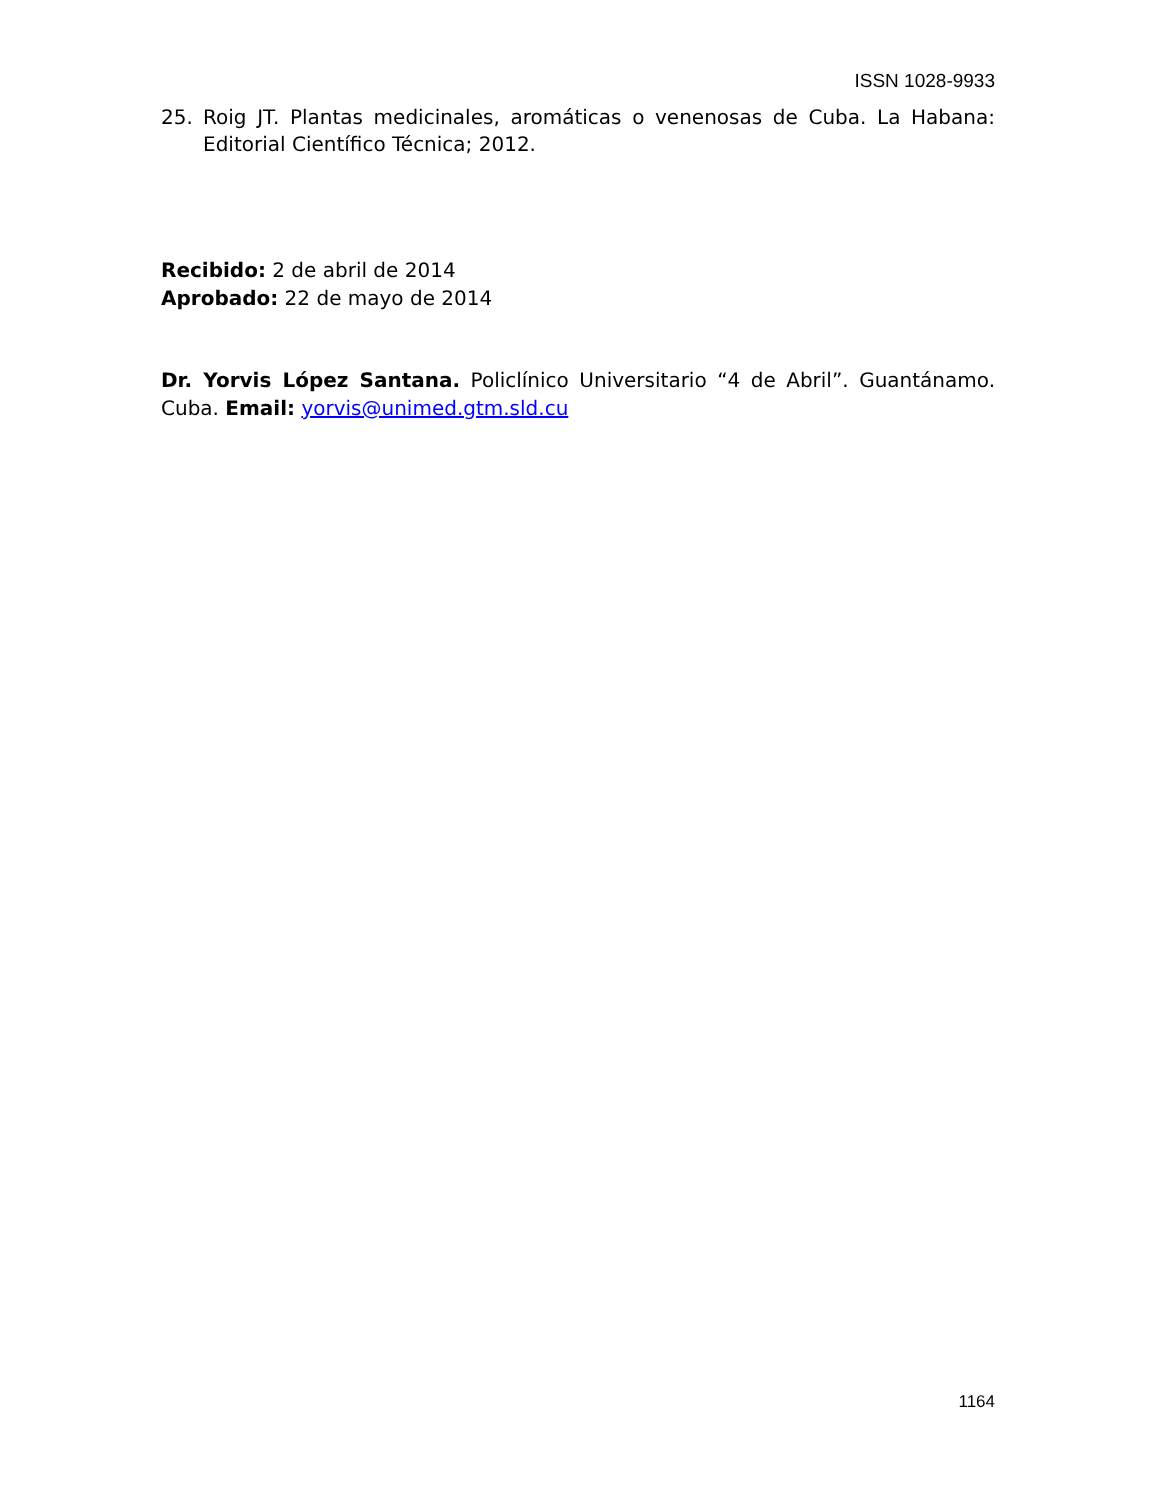ISSN 1028-9933
25. Roig JT. Plantas medicinales, aromáticas o venenosas de Cuba. La Habana: Editorial Científico Técnica; 2012.
Recibido: 2 de abril de 2014
Aprobado: 22 de mayo de 2014
Dr. Yorvis López Santana. Policlínico Universitario “4 de Abril”. Guantánamo. Cuba. Email: yorvis@unimed.gtm.sld.cu
1164